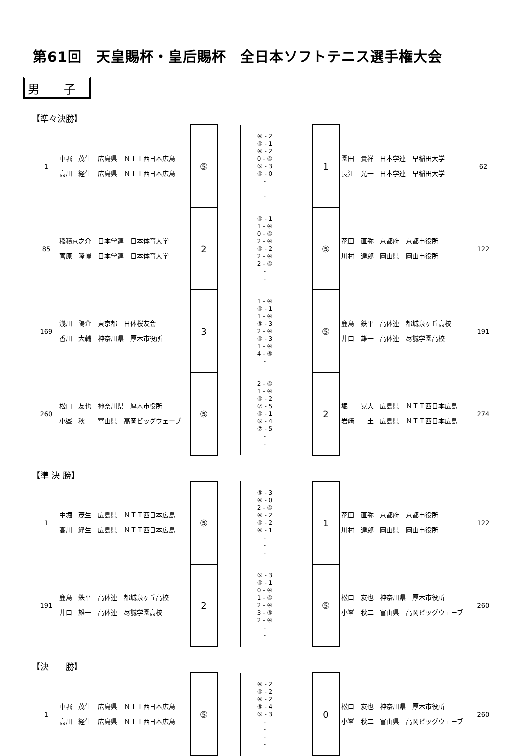第61回　天皇賜杯・皇后賜杯　全日本ソフトテニス選手権大会
男　　子
【準々決勝】
| 1 | 中堀 茂生 広島県 ＮＴＴ西日本広島 高川 経生 広島県 ＮＴＴ西日本広島 | ⑤ | | ④ - 2 ④ - 1 ④ - 2 0 - ④ ⑤ - 3 ④ - 0 - - - | | 1 | 園田 貴祥 日本学連 早稲田大学 長江 光一 日本学連 早稲田大学 | 62 |
| 85 | 稲積京之介 日本学連 日本体育大学 菅原 隆博 日本学連 日本体育大学 | 2 | | ④ - 1 1 - ④ 0 - ④ 2 - ④ ④ - 2 2 - ④ 2 - ④ - - | | ⑤ | 花田 直弥 京都府 京都市役所 川村 達郎 岡山県 岡山市役所 | 122 |
| 169 | 浅川 陽介 東京都 日体桜友会 香川 大輔 神奈川県 厚木市役所 | 3 | | 1 - ④ ④ - 1 1 - ④ ⑤ - 3 2 - ④ ④ - 3 1 - ④ 4 - ⑥ - | | ⑤ | 鹿島 鉄平 高体連 都城泉ヶ丘高校 井口 雄一 高体連 尽誠学園高校 | 191 |
| 260 | 松口 友也 神奈川県 厚木市役所 小峯 秋二 富山県 高岡ビッグウェーブ | ⑤ | | 2 - ④ 1 - ④ ④ - 2 ⑦ - 5 ④ - 1 ⑥ - 4 ⑦ - 5 - - | | 2 | 堀 晃大 広島県 ＮＴＴ西日本広島 岩﨑 圭 広島県 ＮＴＴ西日本広島 | 274 |
【準 決 勝】
| 1 | 中堀 茂生 広島県 ＮＴＴ西日本広島 高川 経生 広島県 ＮＴＴ西日本広島 | ⑤ | | ⑤ - 3 ④ - 0 2 - ④ ④ - 2 ④ - 2 ④ - 1 - - - | | 1 | 花田 直弥 京都府 京都市役所 川村 達郎 岡山県 岡山市役所 | 122 |
| 191 | 鹿島 鉄平 高体連 都城泉ヶ丘高校 井口 雄一 高体連 尽誠学園高校 | 2 | | ⑤ - 3 ④ - 1 0 - ④ 1 - ④ 2 - ④ 3 - ⑤ 2 - ④ - - | | ⑤ | 松口 友也 神奈川県 厚木市役所 小峯 秋二 富山県 高岡ビッグウェーブ | 260 |
【決　　勝】
| 1 | 中堀 茂生 広島県 ＮＴＴ西日本広島 高川 経生 広島県 ＮＴＴ西日本広島 | ⑤ | | ④ - 2 ④ - 2 ④ - 2 ⑥ - 4 ⑤ - 3 - - - - | | 0 | 松口 友也 神奈川県 厚木市役所 小峯 秋二 富山県 高岡ビッグウェーブ | 260 |